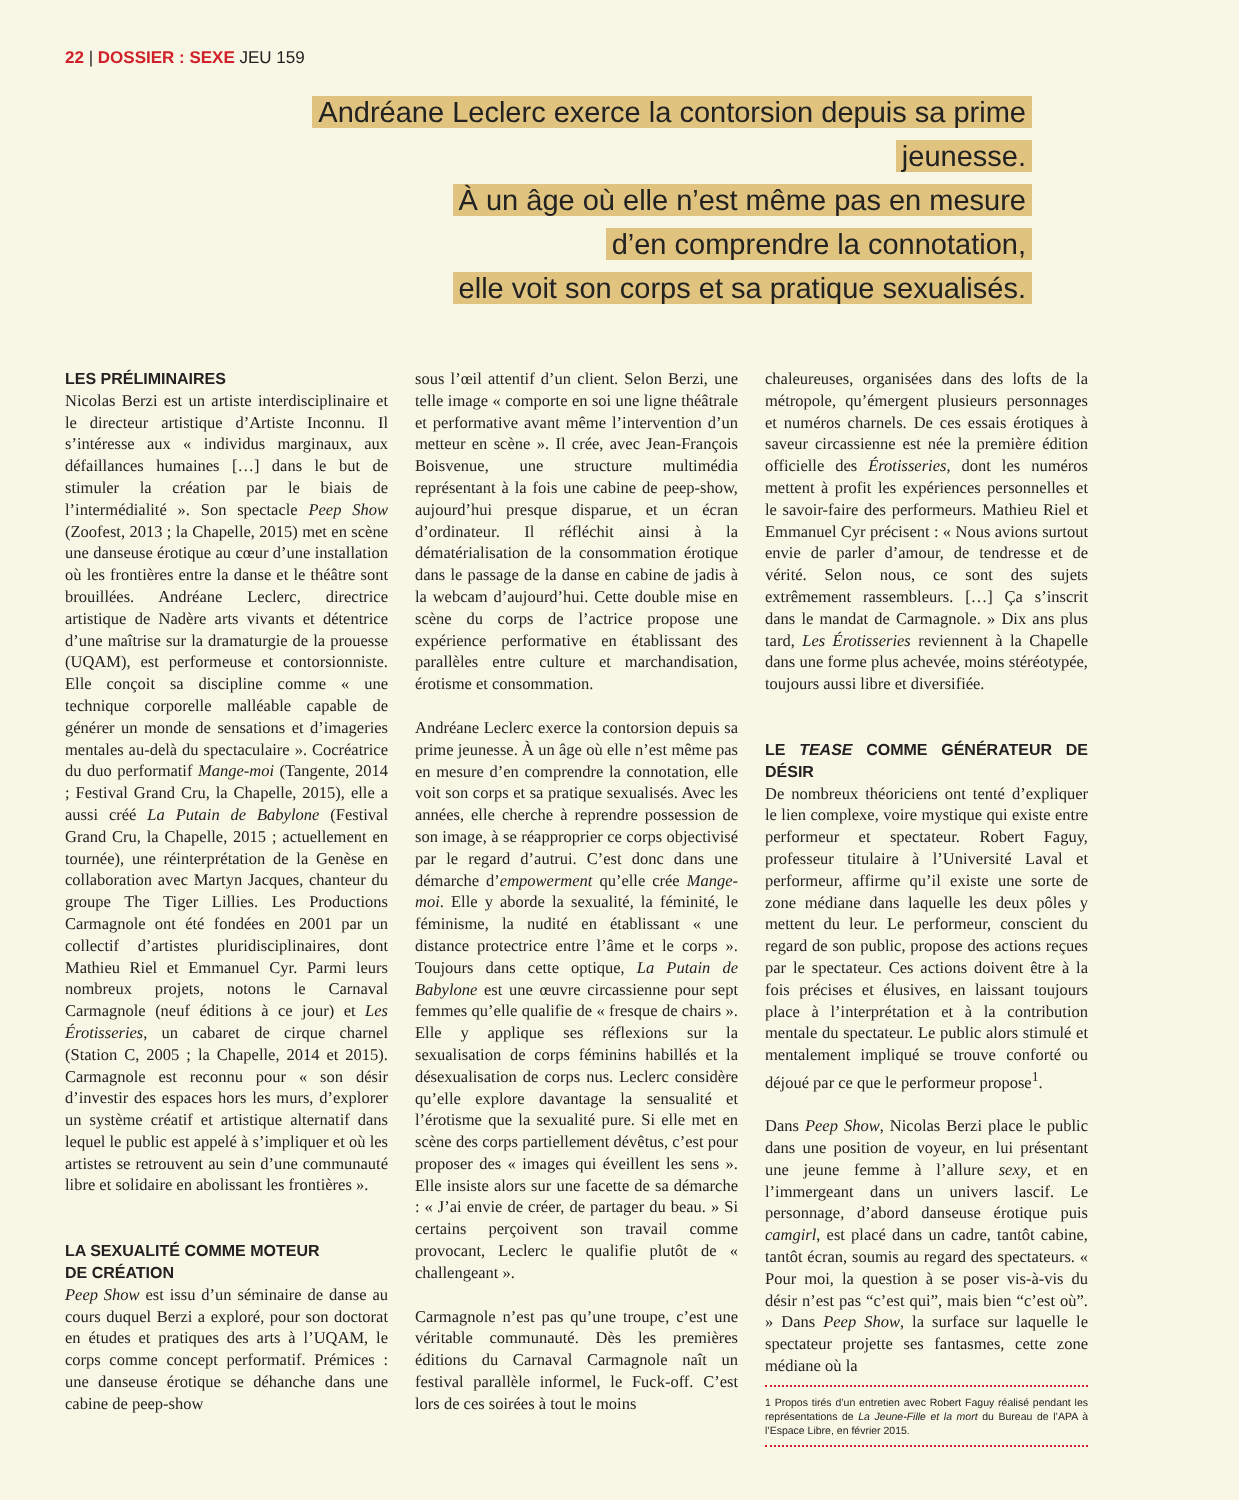22 | DOSSIER : SEXE JEU 159
Andréane Leclerc exerce la contorsion depuis sa prime jeunesse.
À un âge où elle n’est même pas en mesure
d’en comprendre la connotation,
elle voit son corps et sa pratique sexualisés.
LES PRÉLIMINAIRES
Nicolas Berzi est un artiste interdisciplinaire et le directeur artistique d’Artiste Inconnu. Il s’intéresse aux « individus marginaux, aux défaillances humaines […] dans le but de stimuler la création par le biais de l’intermédialité ». Son spectacle Peep Show (Zoofest, 2013 ; la Chapelle, 2015) met en scène une danseuse érotique au cœur d’une installation où les frontières entre la danse et le théâtre sont brouillées. Andréane Leclerc, directrice artistique de Nadère arts vivants et détentrice d’une maîtrise sur la dramaturgie de la prouesse (UQAM), est performeuse et contorsionniste. Elle conçoit sa discipline comme « une technique corporelle malléable capable de générer un monde de sensations et d’imageries mentales au-delà du spectaculaire ». Cocréatrice du duo performatif Mange-moi (Tangente, 2014 ; Festival Grand Cru, la Chapelle, 2015), elle a aussi créé La Putain de Babylone (Festival Grand Cru, la Chapelle, 2015 ; actuellement en tournée), une réinterprétation de la Genèse en collaboration avec Martyn Jacques, chanteur du groupe The Tiger Lillies. Les Productions Carmagnole ont été fondées en 2001 par un collectif d’artistes pluridisciplinaires, dont Mathieu Riel et Emmanuel Cyr. Parmi leurs nombreux projets, notons le Carnaval Carmagnole (neuf éditions à ce jour) et Les Érotisseries, un cabaret de cirque charnel (Station C, 2005 ; la Chapelle, 2014 et 2015). Carmagnole est reconnu pour « son désir d’investir des espaces hors les murs, d’explorer un système créatif et artistique alternatif dans lequel le public est appelé à s’impliquer et où les artistes se retrouvent au sein d’une communauté libre et solidaire en abolissant les frontières ».
LA SEXUALITÉ COMME MOTEUR
DE CRÉATION
Peep Show est issu d’un séminaire de danse au cours duquel Berzi a exploré, pour son doctorat en études et pratiques des arts à l’UQAM, le corps comme concept performatif. Prémices : une danseuse érotique se déhanche dans une cabine de peep-show
sous l’œil attentif d’un client. Selon Berzi, une telle image « comporte en soi une ligne théâtrale et performative avant même l’intervention d’un metteur en scène ». Il crée, avec Jean-François Boisvenue, une structure multimédia représentant à la fois une cabine de peep-show, aujourd’hui presque disparue, et un écran d’ordinateur. Il réfléchit ainsi à la dématérialisation de la consommation érotique dans le passage de la danse en cabine de jadis à la webcam d’aujourd’hui. Cette double mise en scène du corps de l’actrice propose une expérience performative en établissant des parallèles entre culture et marchandisation, érotisme et consommation.
Andréane Leclerc exerce la contorsion depuis sa prime jeunesse. À un âge où elle n’est même pas en mesure d’en comprendre la connotation, elle voit son corps et sa pratique sexualisés. Avec les années, elle cherche à reprendre possession de son image, à se réapproprier ce corps objectivisé par le regard d’autrui. C’est donc dans une démarche d’empowerment qu’elle crée Mange-moi. Elle y aborde la sexualité, la féminité, le féminisme, la nudité en établissant « une distance protectrice entre l’âme et le corps ». Toujours dans cette optique, La Putain de Babylone est une œuvre circassienne pour sept femmes qu’elle qualifie de « fresque de chairs ». Elle y applique ses réflexions sur la sexualisation de corps féminins habillés et la désexualisation de corps nus. Leclerc considère qu’elle explore davantage la sensualité et l’érotisme que la sexualité pure. Si elle met en scène des corps partiellement dévêtus, c’est pour proposer des « images qui éveillent les sens ». Elle insiste alors sur une facette de sa démarche : « J’ai envie de créer, de partager du beau. » Si certains perçoivent son travail comme provocant, Leclerc le qualifie plutôt de « challengeant ».
Carmagnole n’est pas qu’une troupe, c’est une véritable communauté. Dès les premières éditions du Carnaval Carmagnole naît un festival parallèle informel, le Fuck-off. C’est lors de ces soirées à tout le moins
chaleureuses, organisées dans des lofts de la métropole, qu’émergent plusieurs personnages et numéros charnels. De ces essais érotiques à saveur circassienne est née la première édition officielle des Érotisseries, dont les numéros mettent à profit les expériences personnelles et le savoir-faire des performeurs. Mathieu Riel et Emmanuel Cyr précisent : « Nous avions surtout envie de parler d’amour, de tendresse et de vérité. Selon nous, ce sont des sujets extrêmement rassembleurs. […] Ça s’inscrit dans le mandat de Carmagnole. » Dix ans plus tard, Les Érotisseries reviennent à la Chapelle dans une forme plus achevée, moins stéréotypée, toujours aussi libre et diversifiée.
LE TEASE COMME GÉNÉRATEUR DE DÉSIR
De nombreux théoriciens ont tenté d’expliquer le lien complexe, voire mystique qui existe entre performeur et spectateur. Robert Faguy, professeur titulaire à l’Université Laval et performeur, affirme qu’il existe une sorte de zone médiane dans laquelle les deux pôles y mettent du leur. Le performeur, conscient du regard de son public, propose des actions reçues par le spectateur. Ces actions doivent être à la fois précises et élusives, en laissant toujours place à l’interprétation et à la contribution mentale du spectateur. Le public alors stimulé et mentalement impliqué se trouve conforté ou déjoué par ce que le performeur propose<sup>1</sup>.
Dans Peep Show, Nicolas Berzi place le public dans une position de voyeur, en lui présentant une jeune femme à l’allure sexy, et en l’immergeant dans un univers lascif. Le personnage, d’abord danseuse érotique puis camgirl, est placé dans un cadre, tantôt cabine, tantôt écran, soumis au regard des spectateurs. « Pour moi, la question à se poser vis-à-vis du désir n’est pas “c’est qui”, mais bien “c’est où”. » Dans Peep Show, la surface sur laquelle le spectateur projette ses fantasmes, cette zone médiane où la
1 Propos tirés d’un entretien avec Robert Faguy réalisé pendant les représentations de La Jeune-Fille et la mort du Bureau de l’APA à l’Espace Libre, en février 2015.